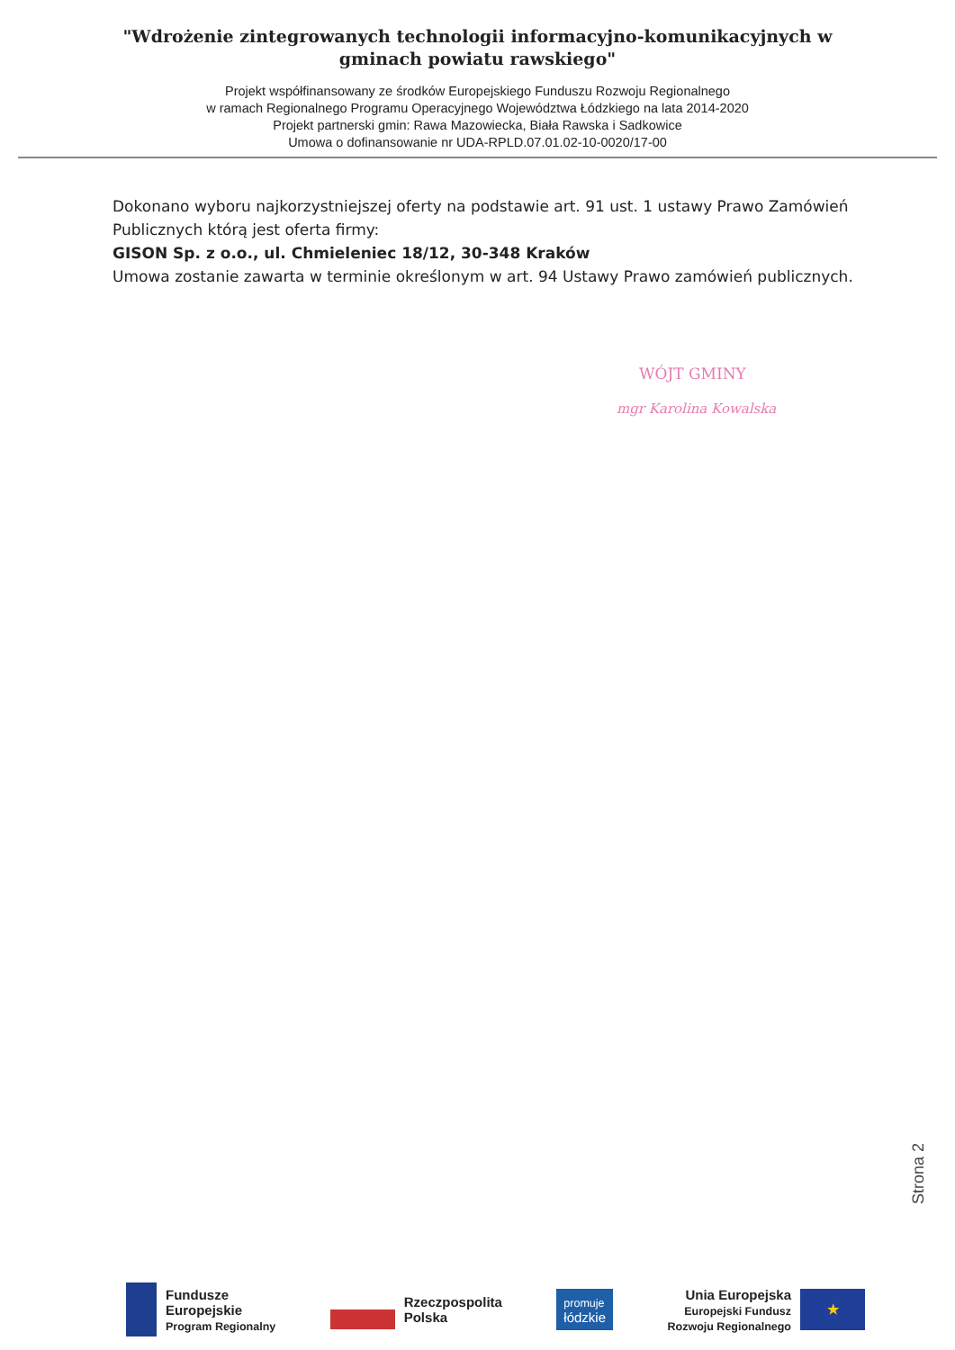"Wdrożenie zintegrowanych technologii informacyjno-komunikacyjnych w gminach powiatu rawskiego"
Projekt współfinansowany ze środków Europejskiego Funduszu Rozwoju Regionalnego
w ramach Regionalnego Programu Operacyjnego Województwa Łódzkiego na lata 2014-2020
Projekt partnerski gmin: Rawa Mazowiecka, Biała Rawska i Sadkowice
Umowa o dofinansowanie nr UDA-RPLD.07.01.02-10-0020/17-00
Dokonano wyboru najkorzystniejszej oferty na podstawie art. 91 ust. 1 ustawy Prawo Zamówień Publicznych którą jest oferta firmy:
GISON Sp. z o.o., ul. Chmieleniec 18/12, 30-348 Kraków
Umowa zostanie zawarta w terminie określonym w art. 94 Ustawy Prawo zamówień publicznych.
WÓJT GMINY
mgr Karolina Kowalska
Strona 2
Fundusze
Europejskie
Program Regionalny
Rzeczpospolita
Polska
promuje
łódzkie
Unia Europejska
Europejski Fundusz
Rozwoju Regionalnego ★